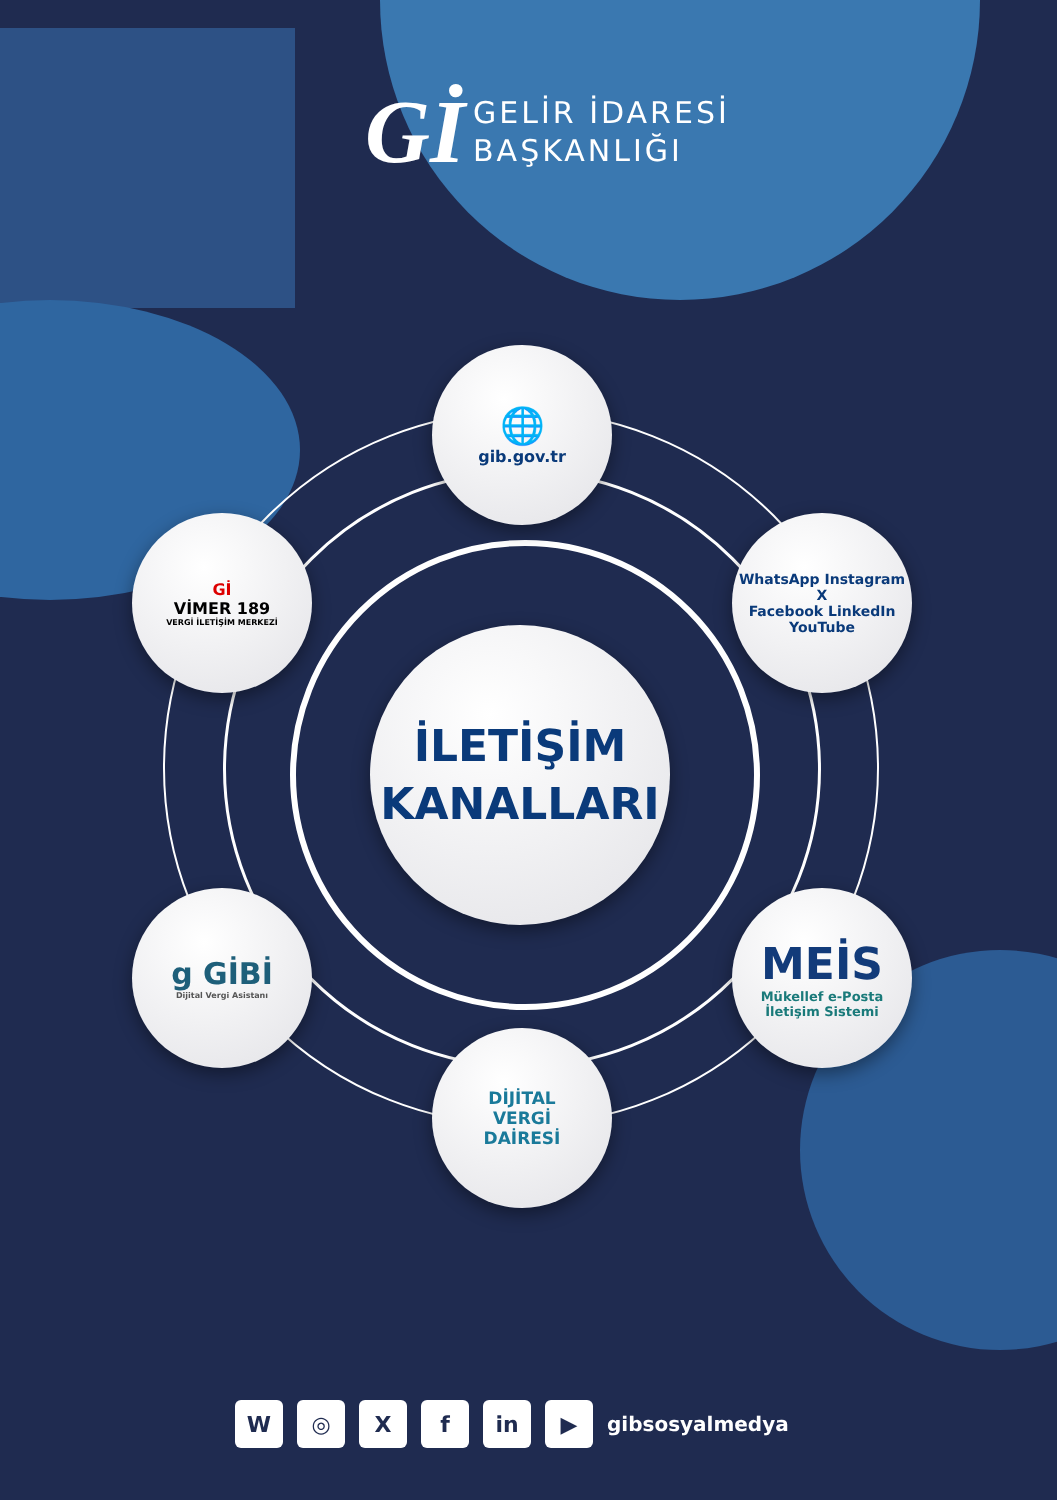Gİ GELİR İDARESİ
BAŞKANLIĞI
İLETİŞİM
KANALLARI
🌐
gib.gov.tr
Gİ
VİMER 189
VERGİ İLETİŞİM MERKEZİ
WhatsApp Instagram X
Facebook LinkedIn YouTube
g GİBİ
Dijital Vergi Asistanı
MEİS
Mükellef e-Posta
İletişim Sistemi
DİJİTAL
VERGİ
DAİRESİ
W ◎ X f in ▶
gibsosyalmedya